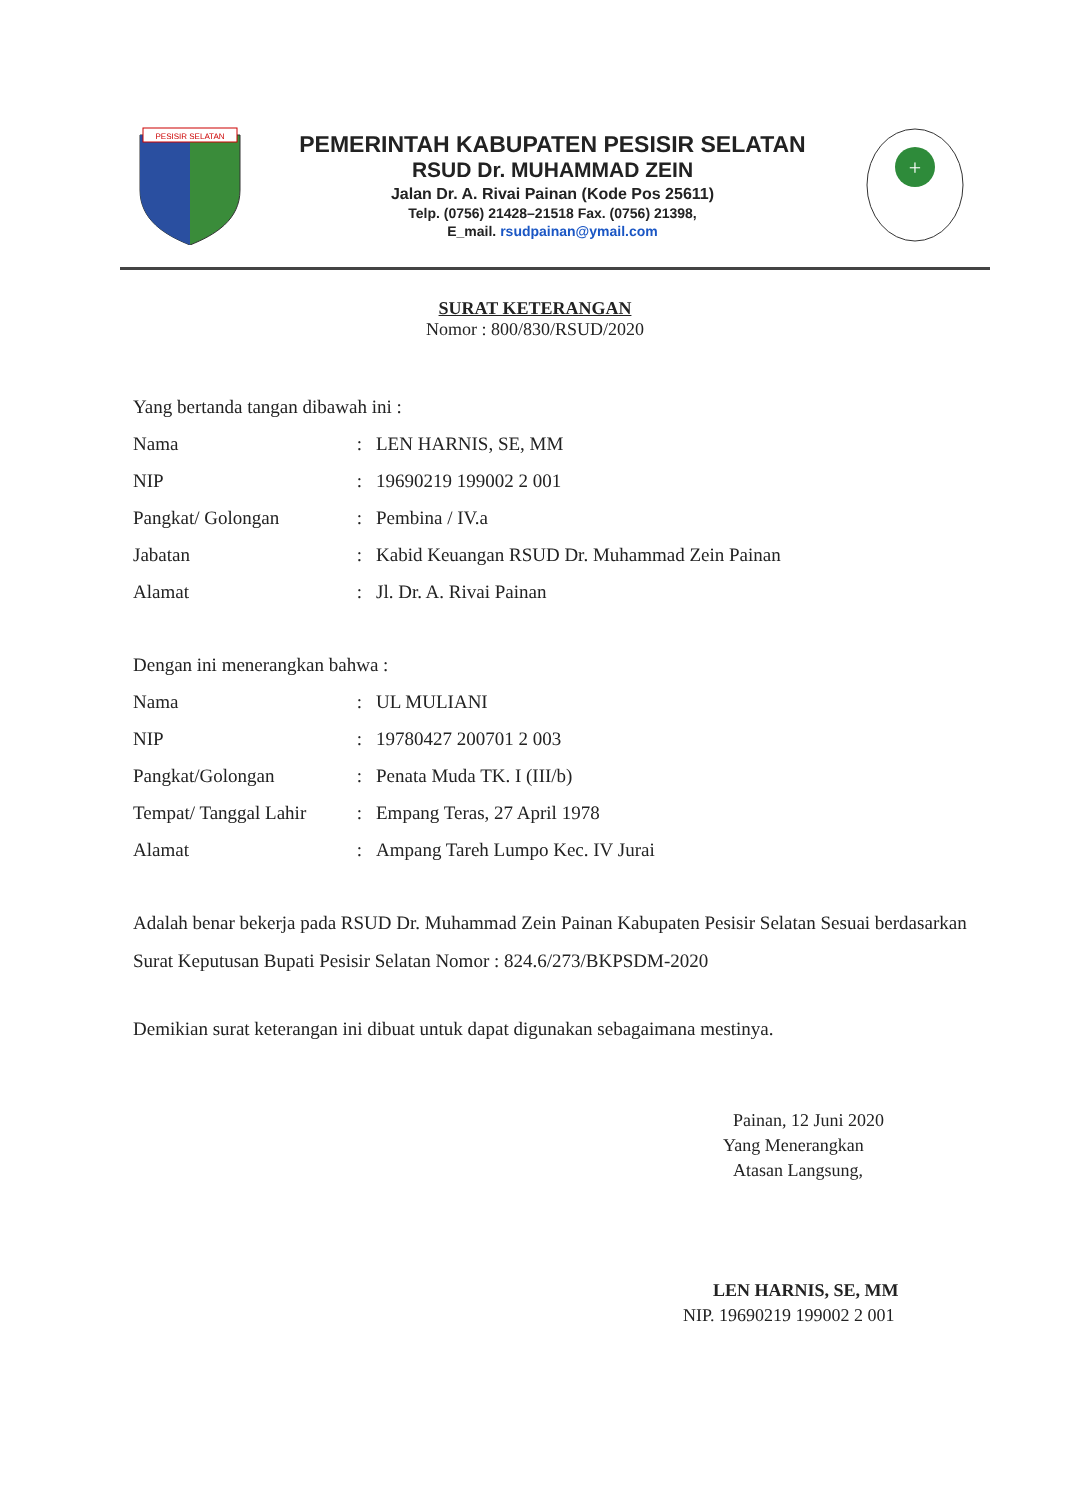PESISIR SELATAN
PEMERINTAH KABUPATEN PESISIR SELATAN
RSUD Dr. MUHAMMAD ZEIN
Jalan Dr. A. Rivai Painan (Kode Pos 25611)
Telp. (0756) 21428–21518 Fax. (0756) 21398,
E_mail. rsudpainan@ymail.com
+
SURAT KETERANGAN
Nomor : 800/830/RSUD/2020
Yang bertanda tangan dibawah ini :
Nama: LEN HARNIS, SE, MM
NIP: 19690219 199002 2 001
Pangkat/ Golongan: Pembina / IV.a
Jabatan: Kabid Keuangan RSUD Dr. Muhammad Zein Painan
Alamat: Jl. Dr. A. Rivai Painan
Dengan ini menerangkan bahwa :
Nama: UL MULIANI
NIP: 19780427 200701 2 003
Pangkat/Golongan: Penata Muda TK. I (III/b)
Tempat/ Tanggal Lahir: Empang Teras, 27 April 1978
Alamat: Ampang Tareh Lumpo Kec. IV Jurai
Adalah benar bekerja pada RSUD Dr. Muhammad Zein Painan Kabupaten Pesisir Selatan Sesuai berdasarkan Surat Keputusan Bupati Pesisir Selatan Nomor : 824.6/273/BKPSDM-2020
Demikian surat keterangan ini dibuat untuk dapat digunakan sebagaimana mestinya.
Painan, 12 Juni 2020
Yang Menerangkan
Atasan Langsung,
LEN HARNIS, SE, MM
NIP. 19690219 199002 2 001